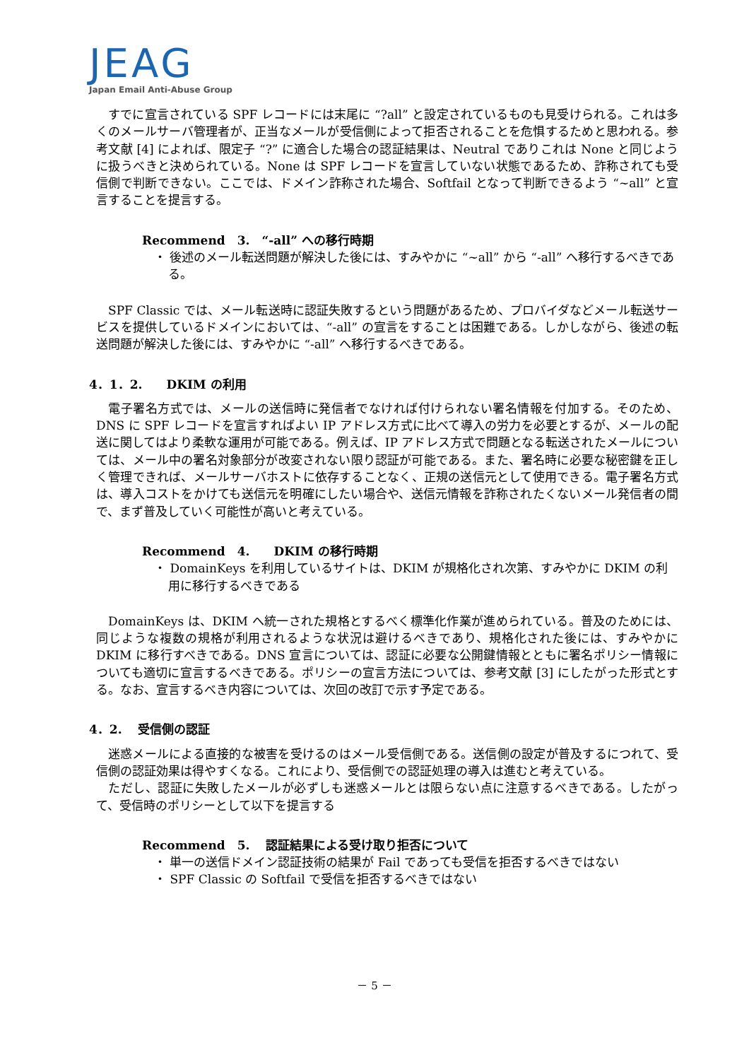JEAG
Japan Email Anti-Abuse Group
すでに宣言されている SPF レコードには末尾に “?all” と設定されているものも見受けられる。これは多くのメールサーバ管理者が、正当なメールが受信側によって拒否されることを危惧するためと思われる。参考文献 [4] によれば、限定子 “?” に適合した場合の認証結果は、Neutral でありこれは None と同じように扱うべきと決められている。None は SPF レコードを宣言していない状態であるため、詐称されても受信側で判断できない。ここでは、ドメイン詐称された場合、Softfail となって判断できるよう “~all” と宣言することを提言する。
Recommend　3.　“-all” への移行時期
・ 後述のメール転送問題が解決した後には、すみやかに “~all” から “-all” へ移行するべきである。
SPF Classic では、メール転送時に認証失敗するという問題があるため、プロバイダなどメール転送サービスを提供しているドメインにおいては、“-all” の宣言をすることは困難である。しかしながら、後述の転送問題が解決した後には、すみやかに “-all” へ移行するべきである。
4．1．2.　　DKIM の利用
電子署名方式では、メールの送信時に発信者でなければ付けられない署名情報を付加する。そのため、DNS に SPF レコードを宣言すればよい IP アドレス方式に比べて導入の労力を必要とするが、メールの配送に関してはより柔軟な運用が可能である。例えば、IP アドレス方式で問題となる転送されたメールについては、メール中の署名対象部分が改変されない限り認証が可能である。また、署名時に必要な秘密鍵を正しく管理できれば、メールサーバホストに依存することなく、正規の送信元として使用できる。電子署名方式は、導入コストをかけても送信元を明確にしたい場合や、送信元情報を詐称されたくないメール発信者の間で、まず普及していく可能性が高いと考えている。
Recommend　4.　　DKIM の移行時期
・ DomainKeys を利用しているサイトは、DKIM が規格化され次第、すみやかに DKIM の利用に移行するべきである
DomainKeys は、DKIM へ統一された規格とするべく標準化作業が進められている。普及のためには、同じような複数の規格が利用されるような状況は避けるべきであり、規格化された後には、すみやかに DKIM に移行すべきである。DNS 宣言については、認証に必要な公開鍵情報とともに署名ポリシー情報についても適切に宣言するべきである。ポリシーの宣言方法については、参考文献 [3] にしたがった形式とする。なお、宣言するべき内容については、次回の改訂で示す予定である。
4．2.　 受信側の認証
迷惑メールによる直接的な被害を受けるのはメール受信側である。送信側の設定が普及するにつれて、受信側の認証効果は得やすくなる。これにより、受信側での認証処理の導入は進むと考えている。
ただし、認証に失敗したメールが必ずしも迷惑メールとは限らない点に注意するべきである。したがって、受信時のポリシーとして以下を提言する
Recommend　5.　 認証結果による受け取り拒否について
・ 単一の送信ドメイン認証技術の結果が Fail であっても受信を拒否するべきではない
・ SPF Classic の Softfail で受信を拒否するべきではない
－ 5 －